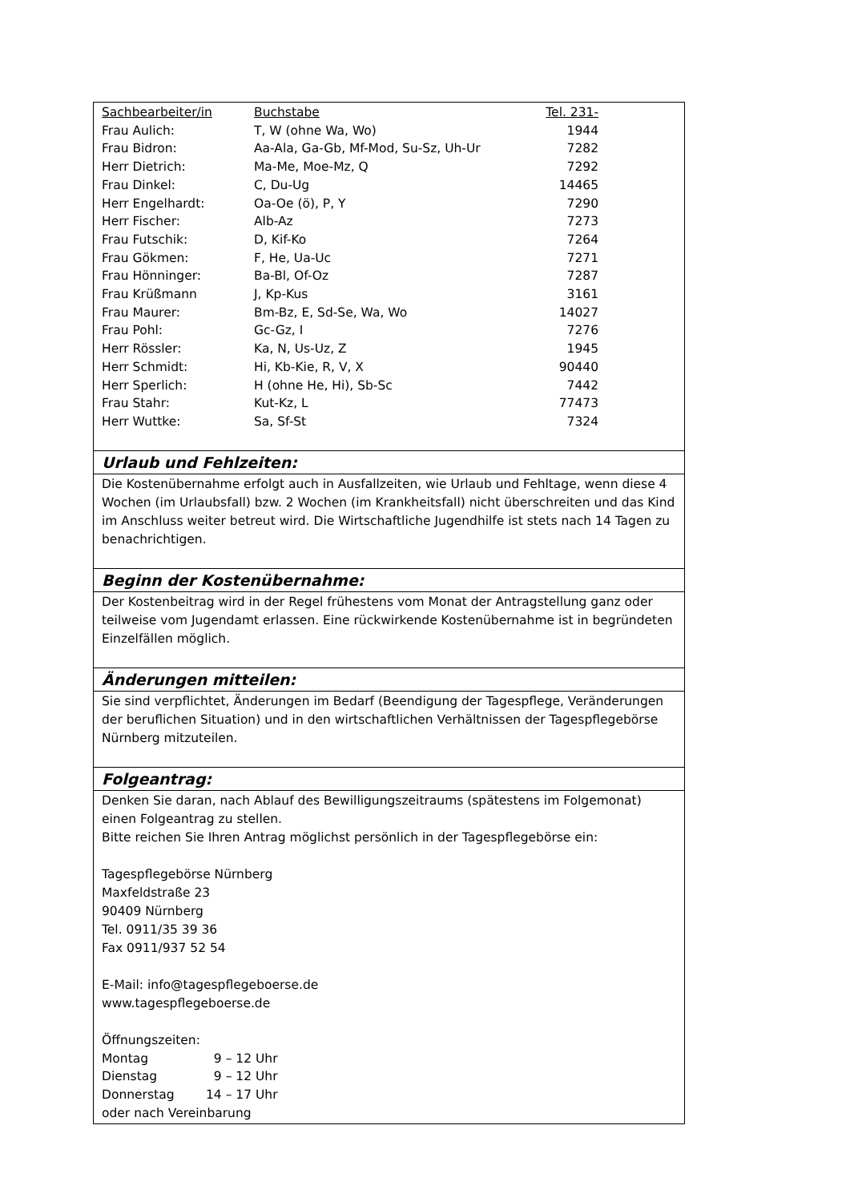| Sachbearbeiter/in | Buchstabe | Tel. 231- |
| Frau Aulich: | T, W (ohne Wa, Wo) | 1944 |
| Frau Bidron: | Aa-Ala, Ga-Gb, Mf-Mod, Su-Sz, Uh-Ur | 7282 |
| Herr Dietrich: | Ma-Me, Moe-Mz, Q | 7292 |
| Frau Dinkel: | C, Du-Ug | 14465 |
| Herr Engelhardt: | Oa-Oe (ö), P, Y | 7290 |
| Herr Fischer: | Alb-Az | 7273 |
| Frau Futschik: | D, Kif-Ko | 7264 |
| Frau Gökmen: | F, He, Ua-Uc | 7271 |
| Frau Hönninger: | Ba-Bl, Of-Oz | 7287 |
| Frau Krüßmann | J, Kp-Kus | 3161 |
| Frau Maurer: | Bm-Bz, E, Sd-Se, Wa, Wo | 14027 |
| Frau Pohl: | Gc-Gz, I | 7276 |
| Herr Rössler: | Ka, N, Us-Uz, Z | 1945 |
| Herr Schmidt: | Hi, Kb-Kie, R, V, X | 90440 |
| Herr Sperlich: | H (ohne He, Hi), Sb-Sc | 7442 |
| Frau Stahr: | Kut-Kz, L | 77473 |
| Herr Wuttke: | Sa, Sf-St | 7324 |
Urlaub und Fehlzeiten:
Die Kostenübernahme erfolgt auch in Ausfallzeiten, wie Urlaub und Fehltage, wenn diese 4 Wochen (im Urlaubsfall) bzw. 2 Wochen (im Krankheitsfall) nicht überschreiten und das Kind im Anschluss weiter betreut wird. Die Wirtschaftliche Jugendhilfe ist stets nach 14 Tagen zu benachrichtigen.
Beginn der Kostenübernahme:
Der Kostenbeitrag wird in der Regel frühestens vom Monat der Antragstellung ganz oder teilweise vom Jugendamt erlassen. Eine rückwirkende Kostenübernahme ist in begründeten Einzelfällen möglich.
Änderungen mitteilen:
Sie sind verpflichtet, Änderungen im Bedarf (Beendigung der Tagespflege, Veränderungen der beruflichen Situation) und in den wirtschaftlichen Verhältnissen der Tagespflegebörse Nürnberg mitzuteilen.
Folgeantrag:
Denken Sie daran, nach Ablauf des Bewilligungszeitraums (spätestens im Folgemonat) einen Folgeantrag zu stellen.
Bitte reichen Sie Ihren Antrag möglichst persönlich in der Tagespflegebörse ein:
Tagespflegebörse Nürnberg
Maxfeldstraße 23
90409 Nürnberg
Tel. 0911/35 39 36
Fax 0911/937 52 54
E-Mail: info@tagespflegeboerse.de
www.tagespflegeboerse.de
Öffnungszeiten:
| Montag | 9 – 12 Uhr |
| Dienstag | 9 – 12 Uhr |
| Donnerstag | 14 – 17 Uhr |
oder nach Vereinbarung